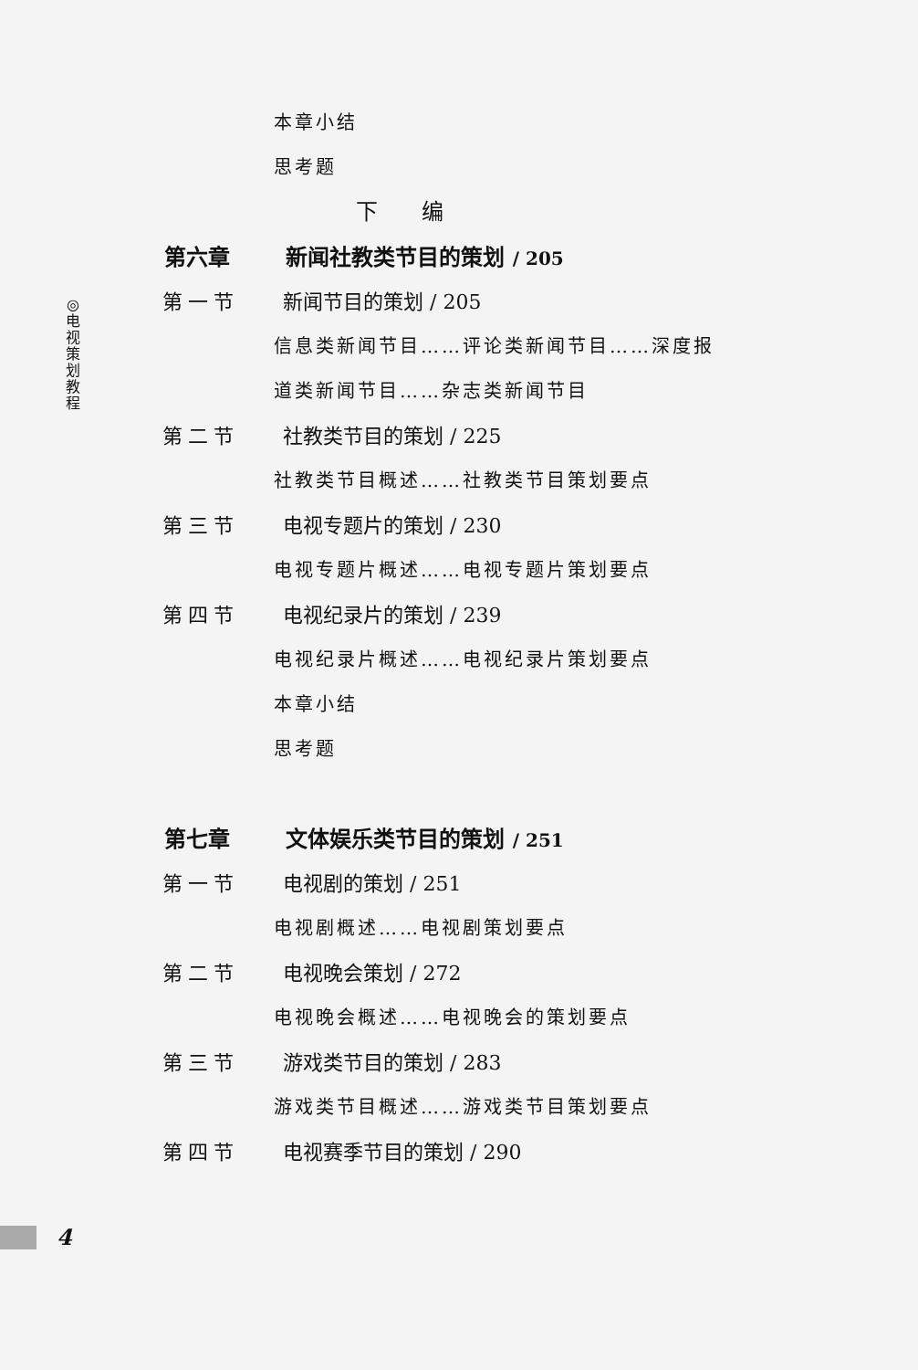◎
电
视
策
划
教
程
本章小结
思考题
下 编
第六章 新闻社教类节目的策划 / 205
第一节 新闻节目的策划 / 205
信息类新闻节目……评论类新闻节目……深度报
道类新闻节目……杂志类新闻节目
第二节 社教类节目的策划 / 225
社教类节目概述……社教类节目策划要点
第三节 电视专题片的策划 / 230
电视专题片概述……电视专题片策划要点
第四节 电视纪录片的策划 / 239
电视纪录片概述……电视纪录片策划要点
本章小结
思考题
第七章 文体娱乐类节目的策划 / 251
第一节 电视剧的策划 / 251
电视剧概述……电视剧策划要点
第二节 电视晚会策划 / 272
电视晚会概述……电视晚会的策划要点
第三节 游戏类节目的策划 / 283
游戏类节目概述……游戏类节目策划要点
第四节 电视赛季节目的策划 / 290
4